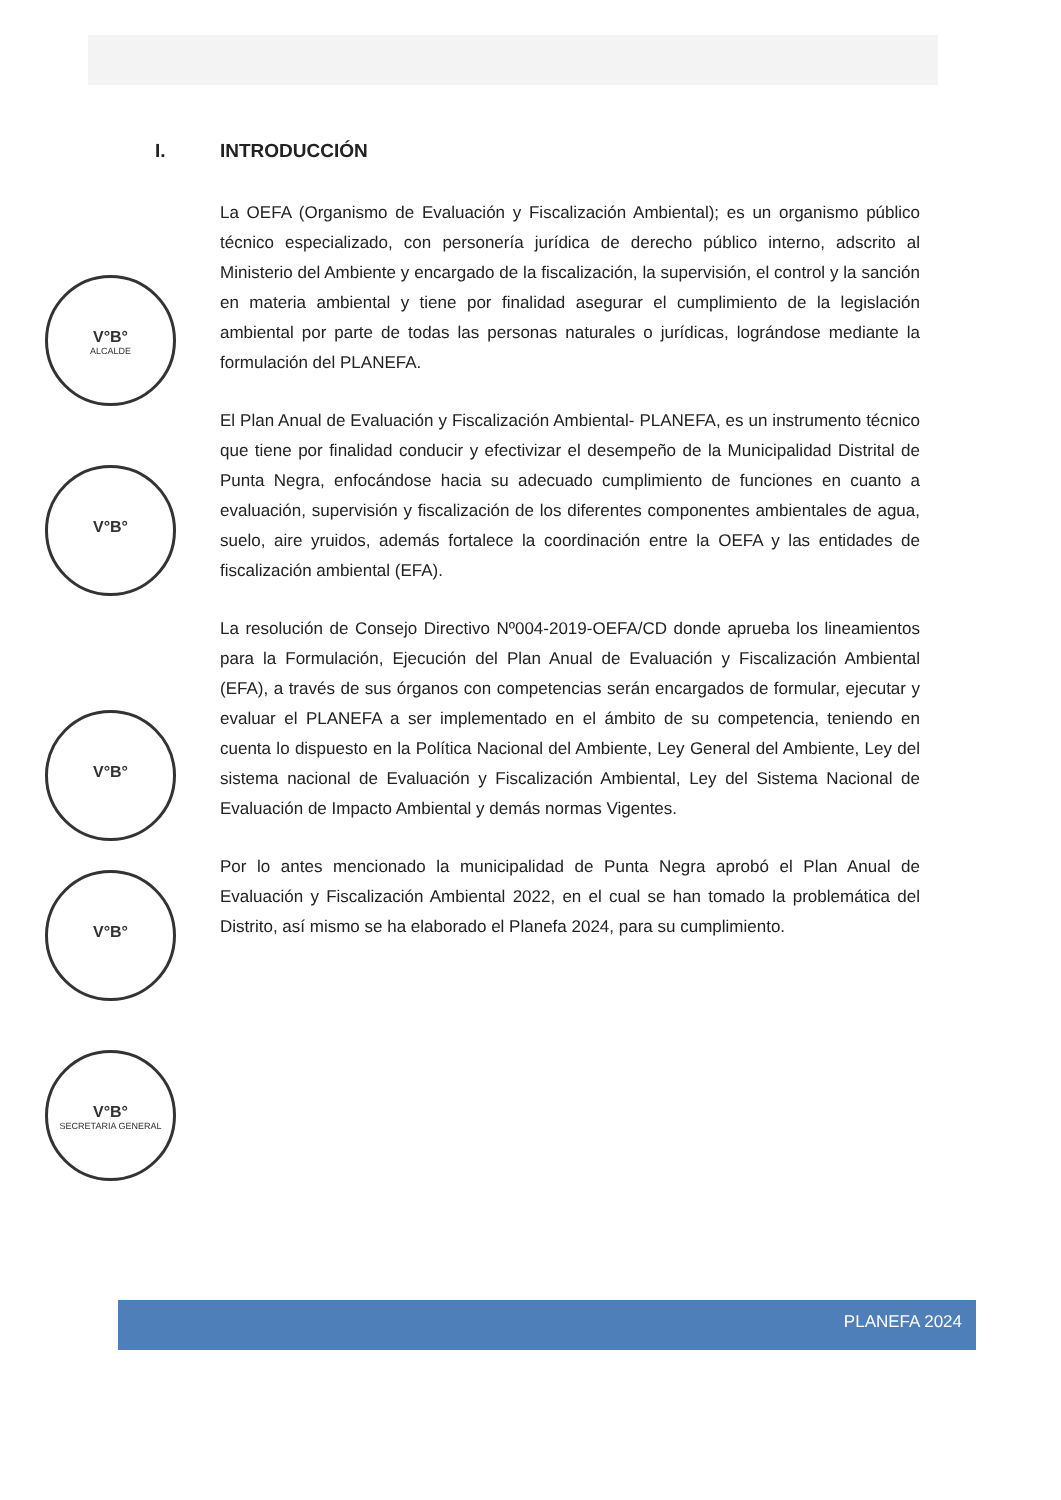V°B°
ALCALDE
V°B°
V°B°
V°B°
V°B°
SECRETARIA GENERAL
I. INTRODUCCIÓN
La OEFA (Organismo de Evaluación y Fiscalización Ambiental); es un organismo público técnico especializado, con personería jurídica de derecho público interno, adscrito al Ministerio del Ambiente y encargado de la fiscalización, la supervisión, el control y la sanción en materia ambiental y tiene por finalidad asegurar el cumplimiento de la legislación ambiental por parte de todas las personas naturales o jurídicas, lográndose mediante la formulación del PLANEFA.
El Plan Anual de Evaluación y Fiscalización Ambiental- PLANEFA, es un instrumento técnico que tiene por finalidad conducir y efectivizar el desempeño de la Municipalidad Distrital de Punta Negra, enfocándose hacia su adecuado cumplimiento de funciones en cuanto a evaluación, supervisión y fiscalización de los diferentes componentes ambientales de agua, suelo, aire yruidos, además fortalece la coordinación entre la OEFA y las entidades de fiscalización ambiental (EFA).
La resolución de Consejo Directivo Nº004-2019-OEFA/CD donde aprueba los lineamientos para la Formulación, Ejecución del Plan Anual de Evaluación y Fiscalización Ambiental (EFA), a través de sus órganos con competencias serán encargados de formular, ejecutar y evaluar el PLANEFA a ser implementado en el ámbito de su competencia, teniendo en cuenta lo dispuesto en la Política Nacional del Ambiente, Ley General del Ambiente, Ley del sistema nacional de Evaluación y Fiscalización Ambiental, Ley del Sistema Nacional de Evaluación de Impacto Ambiental y demás normas Vigentes.
Por lo antes mencionado la municipalidad de Punta Negra aprobó el Plan Anual de Evaluación y Fiscalización Ambiental 2022, en el cual se han tomado la problemática del Distrito, así mismo se ha elaborado el Planefa 2024, para su cumplimiento.
PLANEFA 2024